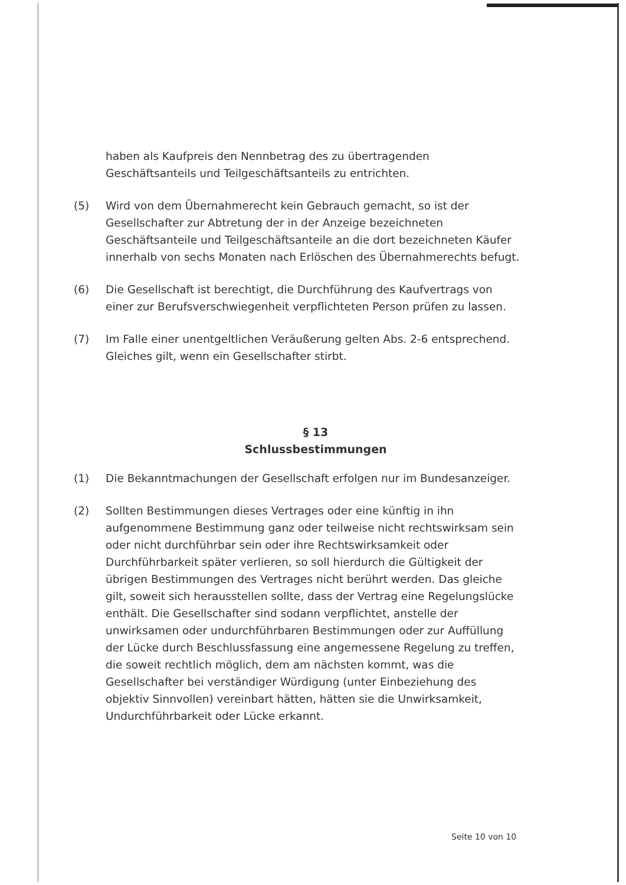haben als Kaufpreis den Nennbetrag des zu übertragenden Geschäftsanteils und Teilgeschäftsanteils zu entrichten.
(5) Wird von dem Übernahmerecht kein Gebrauch gemacht, so ist der Gesellschafter zur Abtretung der in der Anzeige bezeichneten Geschäftsanteile und Teilgeschäftsanteile an die dort bezeichneten Käufer innerhalb von sechs Monaten nach Erlöschen des Übernahmerechts befugt.
(6) Die Gesellschaft ist berechtigt, die Durchführung des Kaufvertrags von einer zur Berufsverschwiegenheit verpflichteten Person prüfen zu lassen.
(7) Im Falle einer unentgeltlichen Veräußerung gelten Abs. 2-6 entsprechend. Gleiches gilt, wenn ein Gesellschafter stirbt.
§ 13
Schlussbestimmungen
(1) Die Bekanntmachungen der Gesellschaft erfolgen nur im Bundesanzeiger.
(2) Sollten Bestimmungen dieses Vertrages oder eine künftig in ihn aufgenommene Bestimmung ganz oder teilweise nicht rechtswirksam sein oder nicht durchführbar sein oder ihre Rechtswirksamkeit oder Durchführbarkeit später verlieren, so soll hierdurch die Gültigkeit der übrigen Bestimmungen des Vertrages nicht berührt werden. Das gleiche gilt, soweit sich herausstellen sollte, dass der Vertrag eine Regelungslücke enthält. Die Gesellschafter sind sodann verpflichtet, anstelle der unwirksamen oder undurchführbaren Bestimmungen oder zur Auffüllung der Lücke durch Beschlussfassung eine angemessene Regelung zu treffen, die soweit rechtlich möglich, dem am nächsten kommt, was die Gesellschafter bei verständiger Würdigung (unter Einbeziehung des objektiv Sinnvollen) vereinbart hätten, hätten sie die Unwirksamkeit, Undurchführbarkeit oder Lücke erkannt.
Seite 10 von 10